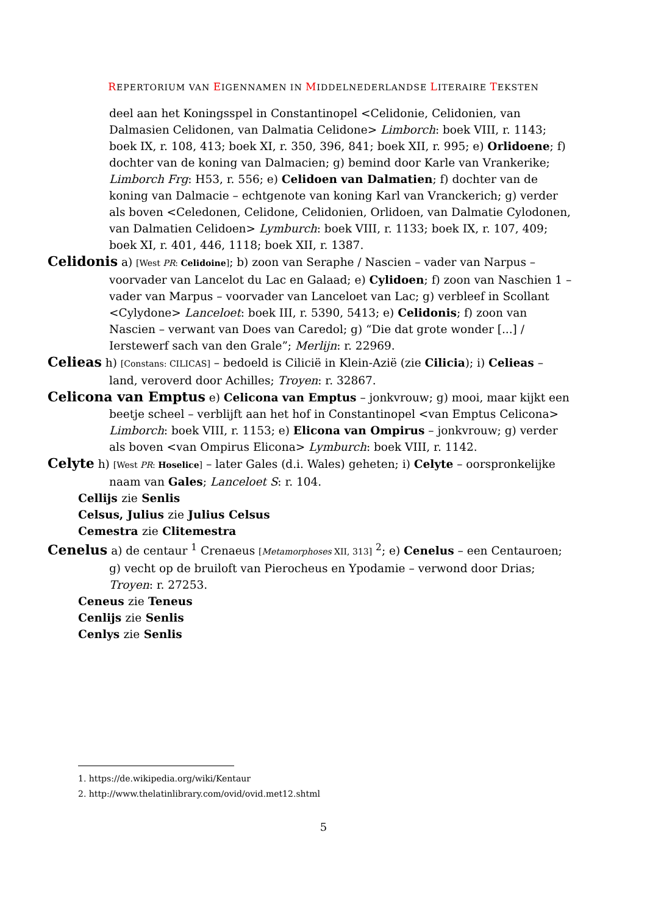REPERTORIUM VAN EIGENNAMEN IN MIDDELNEDERLANDSE LITERAIRE TEKSTEN
deel aan het Koningsspel in Constantinopel <Celidonie, Celidonien, van Dalmasien Celidonen, van Dalmatia Celidone> Limborch: boek VIII, r. 1143; boek IX, r. 108, 413; boek XI, r. 350, 396, 841; boek XII, r. 995; e) Orlidoene; f) dochter van de koning van Dalmacien; g) bemind door Karle van Vrankerike; Limborch Frg: H53, r. 556; e) Celidoen van Dalmatien; f) dochter van de koning van Dalmacie – echtgenote van koning Karl van Vranckerich; g) verder als boven <Celedonen, Celidone, Celidonien, Orlidoen, van Dalmatie Cylodonen, van Dalmatien Celidoen> Lymburch: boek VIII, r. 1133; boek IX, r. 107, 409; boek XI, r. 401, 446, 1118; boek XII, r. 1387.
Celidonis a) [West PR: Celidoine]; b) zoon van Seraphe / Nascien – vader van Narpus – voorvader van Lancelot du Lac en Galaad; e) Cylidoen; f) zoon van Naschien 1 – vader van Marpus – voorvader van Lanceloet van Lac; g) verbleef in Scollant <Cylydone> Lanceloet: boek III, r. 5390, 5413; e) Celidonis; f) zoon van Nascien – verwant van Does van Caredol; g) “Die dat grote wonder [...] / Ierstewerf sach van den Grale”; Merlijn: r. 22969.
Celieas h) [Constans: CILICAS] – bedoeld is Cilicië in Klein-Azië (zie Cilicia); i) Celieas – land, veroverd door Achilles; Troyen: r. 32867.
Celicona van Emptus e) Celicona van Emptus – jonkvrouw; g) mooi, maar kijkt een beetje scheel – verblijft aan het hof in Constantinopel <van Emptus Celicona> Limborch: boek VIII, r. 1153; e) Elicona van Ompirus – jonkvrouw; g) verder als boven <van Ompirus Elicona> Lymburch: boek VIII, r. 1142.
Celyte h) [West PR: Hoselice] – later Gales (d.i. Wales) geheten; i) Celyte – oorspronkelijke naam van Gales; Lanceloet S: r. 104.
Cellijs zie Senlis
Celsus, Julius zie Julius Celsus
Cemestra zie Clitemestra
Cenelus a) de centaur <sup>1</sup> Crenaeus [Metamorphoses XII, 313] <sup>2</sup>; e) Cenelus – een Centauroen; g) vecht op de bruiloft van Pierocheus en Ypodamie – verwond door Drias; Troyen: r. 27253.
Ceneus zie Teneus
Cenlijs zie Senlis
Cenlys zie Senlis
1. https://de.wikipedia.org/wiki/Kentaur
2. http://www.thelatinlibrary.com/ovid/ovid.met12.shtml
5